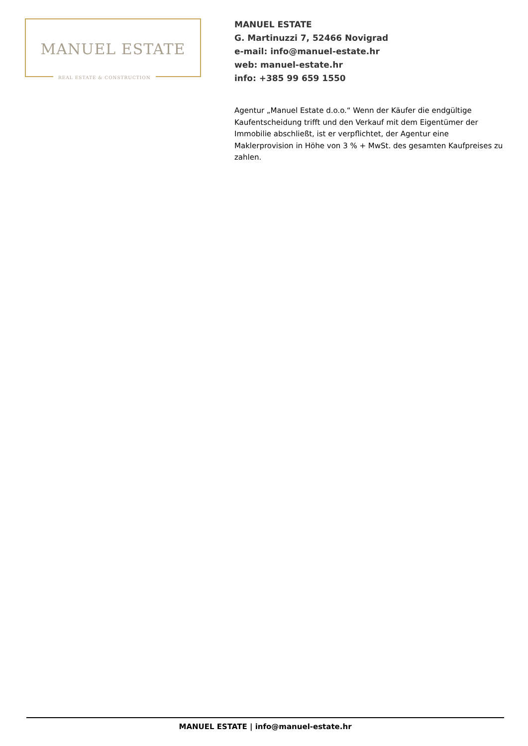MANUEL ESTATE
REAL ESTATE & CONSTRUCTION
MANUEL ESTATE
G. Martinuzzi 7, 52466 Novigrad
e-mail: info@manuel-estate.hr
web: manuel-estate.hr
info: +385 99 659 1550
Agentur „Manuel Estate d.o.o.“ Wenn der Käufer die endgültige Kaufentscheidung trifft und den Verkauf mit dem Eigentümer der Immobilie abschließt, ist er verpflichtet, der Agentur eine Maklerprovision in Höhe von 3 % + MwSt. des gesamten Kaufpreises zu zahlen.
MANUEL ESTATE | info@manuel-estate.hr